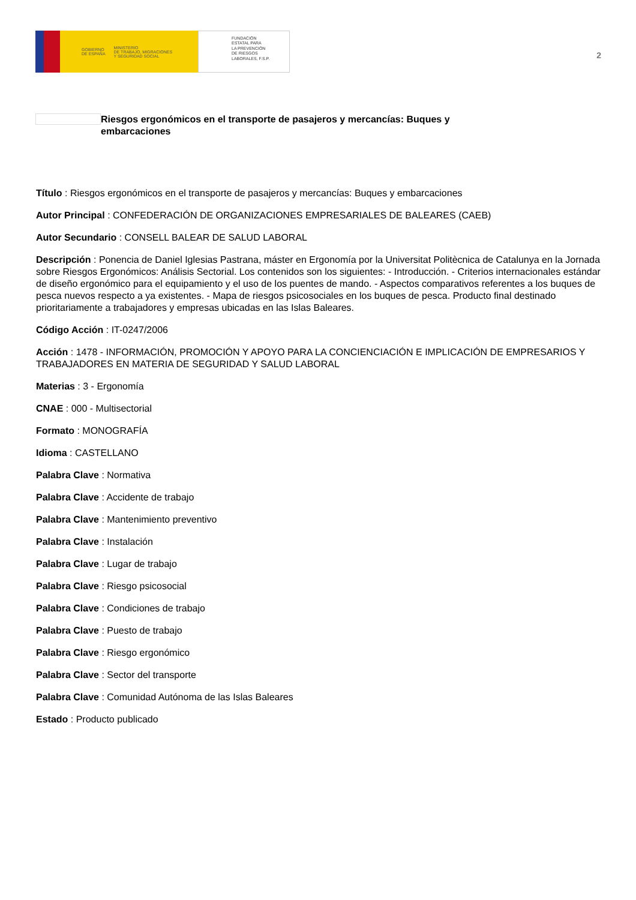GOBIERNO
DE ESPAÑA MINISTERIO
DE TRABAJO, MIGRACIONES
Y SEGURIDAD SOCIAL
FUNDACIÓN
ESTATAL PARA
LA PREVENCIÓN
DE RIESGOS
LABORALES, F.S.P.
2
Riesgos ergonómicos en el transporte de pasajeros y mercancías: Buques y embarcaciones
Título : Riesgos ergonómicos en el transporte de pasajeros y mercancías: Buques y embarcaciones
Autor Principal : CONFEDERACIÓN DE ORGANIZACIONES EMPRESARIALES DE BALEARES (CAEB)
Autor Secundario : CONSELL BALEAR DE SALUD LABORAL
Descripción : Ponencia de Daniel Iglesias Pastrana, máster en Ergonomía por la Universitat Politècnica de Catalunya en la Jornada sobre Riesgos Ergonómicos: Análisis Sectorial. Los contenidos son los siguientes: - Introducción. - Criterios internacionales estándar de diseño ergonómico para el equipamiento y el uso de los puentes de mando. - Aspectos comparativos referentes a los buques de pesca nuevos respecto a ya existentes. - Mapa de riesgos psicosociales en los buques de pesca. Producto final destinado prioritariamente a trabajadores y empresas ubicadas en las Islas Baleares.
Código Acción : IT-0247/2006
Acción : 1478 - INFORMACIÓN, PROMOCIÓN Y APOYO PARA LA CONCIENCIACIÓN E IMPLICACIÓN DE EMPRESARIOS Y TRABAJADORES EN MATERIA DE SEGURIDAD Y SALUD LABORAL
Materias : 3 - Ergonomía
CNAE : 000 - Multisectorial
Formato : MONOGRAFÍA
Idioma : CASTELLANO
Palabra Clave : Normativa
Palabra Clave : Accidente de trabajo
Palabra Clave : Mantenimiento preventivo
Palabra Clave : Instalación
Palabra Clave : Lugar de trabajo
Palabra Clave : Riesgo psicosocial
Palabra Clave : Condiciones de trabajo
Palabra Clave : Puesto de trabajo
Palabra Clave : Riesgo ergonómico
Palabra Clave : Sector del transporte
Palabra Clave : Comunidad Autónoma de las Islas Baleares
Estado : Producto publicado